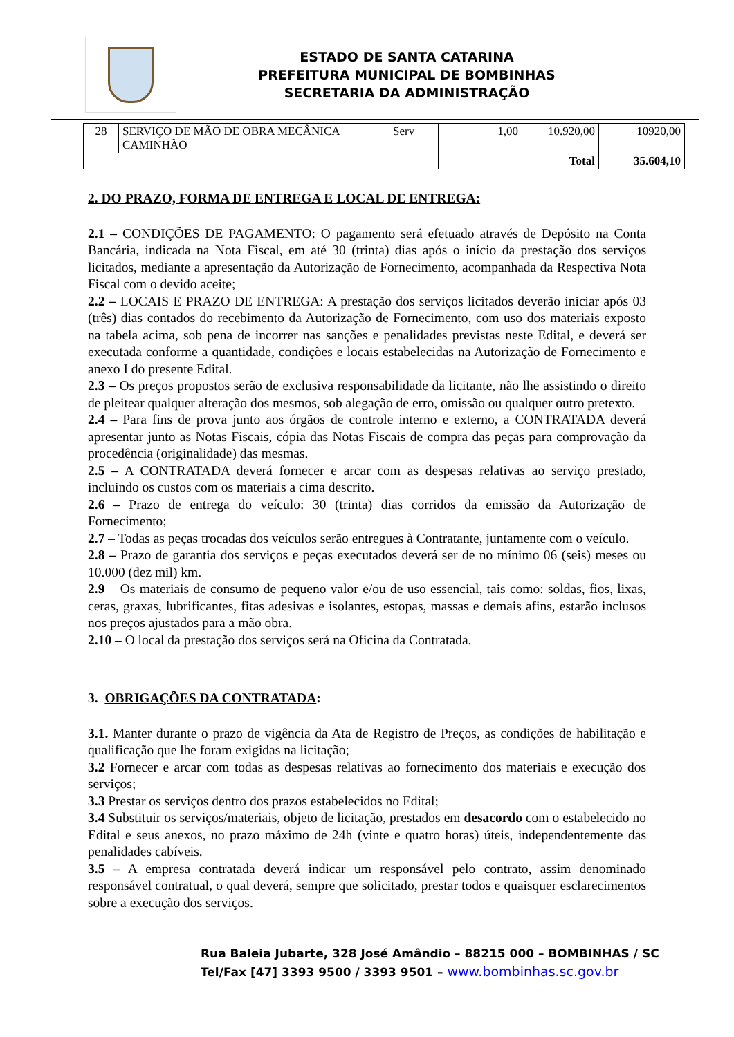ESTADO DE SANTA CATARINA
PREFEITURA MUNICIPAL DE BOMBINHAS
SECRETARIA DA ADMINISTRAÇÃO
| 28 | SERVIÇO DE MÃO DE OBRA MECÂNICA CAMINHÃO | Serv | 1,00 | 10.920,00 | 10920,00 |
| | | | Total | | 35.604,10 |
2. DO PRAZO, FORMA DE ENTREGA E LOCAL DE ENTREGA:
2.1 – CONDIÇÕES DE PAGAMENTO: O pagamento será efetuado através de Depósito na Conta Bancária, indicada na Nota Fiscal, em até 30 (trinta) dias após o início da prestação dos serviços licitados, mediante a apresentação da Autorização de Fornecimento, acompanhada da Respectiva Nota Fiscal com o devido aceite;
2.2 – LOCAIS E PRAZO DE ENTREGA: A prestação dos serviços licitados deverão iniciar após 03 (três) dias contados do recebimento da Autorização de Fornecimento, com uso dos materiais exposto na tabela acima, sob pena de incorrer nas sanções e penalidades previstas neste Edital, e deverá ser executada conforme a quantidade, condições e locais estabelecidas na Autorização de Fornecimento e anexo I do presente Edital.
2.3 – Os preços propostos serão de exclusiva responsabilidade da licitante, não lhe assistindo o direito de pleitear qualquer alteração dos mesmos, sob alegação de erro, omissão ou qualquer outro pretexto.
2.4 – Para fins de prova junto aos órgãos de controle interno e externo, a CONTRATADA deverá apresentar junto as Notas Fiscais, cópia das Notas Fiscais de compra das peças para comprovação da procedência (originalidade) das mesmas.
2.5 – A CONTRATADA deverá fornecer e arcar com as despesas relativas ao serviço prestado, incluindo os custos com os materiais a cima descrito.
2.6 – Prazo de entrega do veículo: 30 (trinta) dias corridos da emissão da Autorização de Fornecimento;
2.7 – Todas as peças trocadas dos veículos serão entregues à Contratante, juntamente com o veículo.
2.8 – Prazo de garantia dos serviços e peças executados deverá ser de no mínimo 06 (seis) meses ou 10.000 (dez mil) km.
2.9 – Os materiais de consumo de pequeno valor e/ou de uso essencial, tais como: soldas, fios, lixas, ceras, graxas, lubrificantes, fitas adesivas e isolantes, estopas, massas e demais afins, estarão inclusos nos preços ajustados para a mão obra.
2.10 – O local da prestação dos serviços será na Oficina da Contratada.
3. OBRIGAÇÕES DA CONTRATADA:
3.1. Manter durante o prazo de vigência da Ata de Registro de Preços, as condições de habilitação e qualificação que lhe foram exigidas na licitação;
3.2 Fornecer e arcar com todas as despesas relativas ao fornecimento dos materiais e execução dos serviços;
3.3 Prestar os serviços dentro dos prazos estabelecidos no Edital;
3.4 Substituir os serviços/materiais, objeto de licitação, prestados em desacordo com o estabelecido no Edital e seus anexos, no prazo máximo de 24h (vinte e quatro horas) úteis, independentemente das penalidades cabíveis.
3.5 – A empresa contratada deverá indicar um responsável pelo contrato, assim denominado responsável contratual, o qual deverá, sempre que solicitado, prestar todos e quaisquer esclarecimentos sobre a execução dos serviços.
Rua Baleia Jubarte, 328 José Amândio – 88215 000 – BOMBINHAS / SC
Tel/Fax [47] 3393 9500 / 3393 9501 – www.bombinhas.sc.gov.br